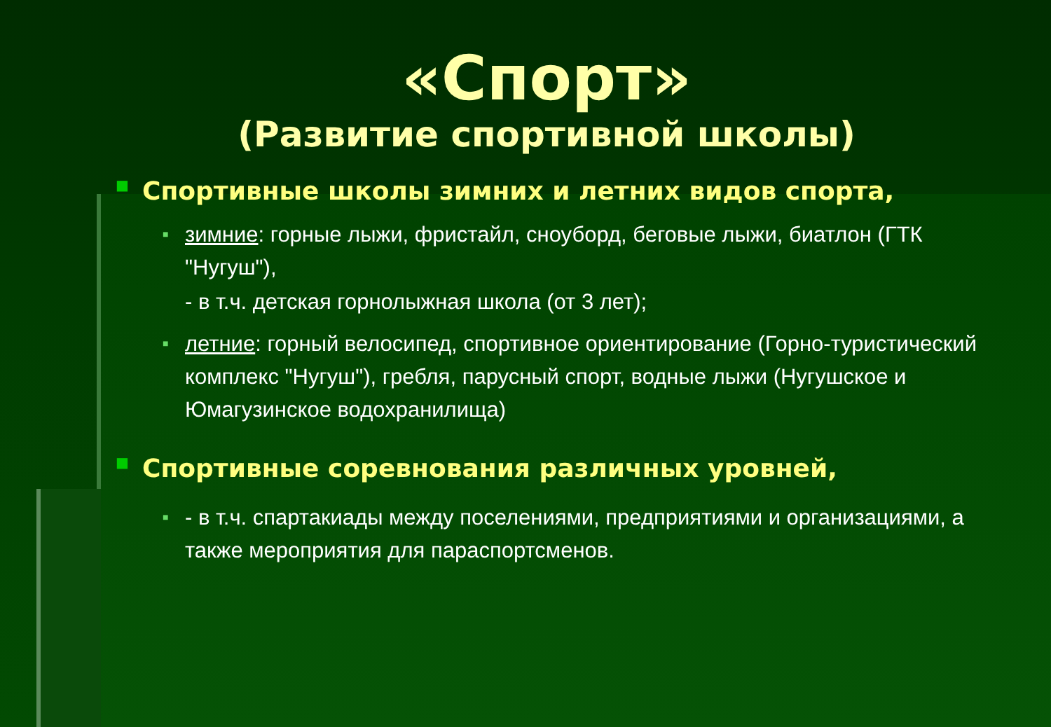«Спорт»
(Развитие спортивной школы)
■ Спортивные школы зимних и летних видов спорта,
■ зимние: горные лыжи, фристайл, сноуборд, беговые лыжи, биатлон (ГТК "Нугуш"),
- в т.ч. детская горнолыжная школа (от 3 лет);
■ летние: горный велосипед, спортивное ориентирование (Горно-туристический комплекс "Нугуш"), гребля, парусный спорт, водные лыжи (Нугушское и Юмагузинское водохранилища)
■ Спортивные соревнования различных уровней,
■ - в т.ч. спартакиады между поселениями, предприятиями и организациями, а также мероприятия для параспортсменов.